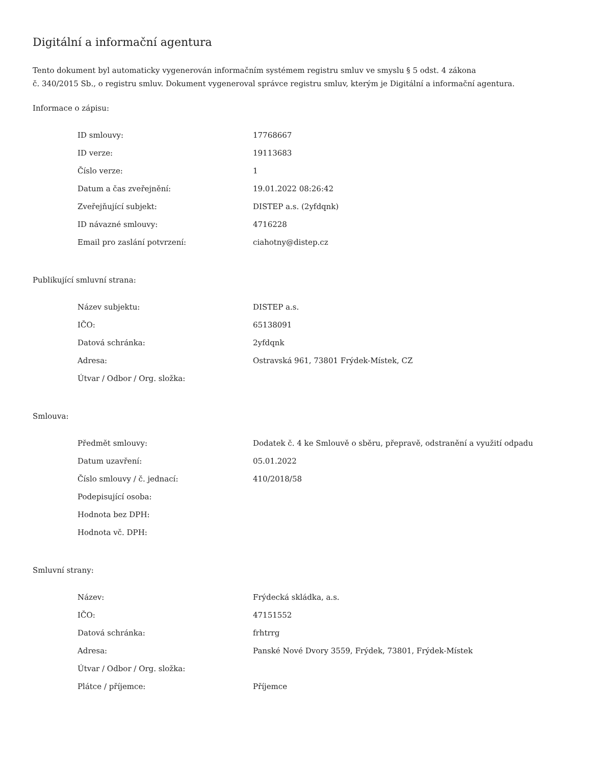Digitální a informační agentura
Tento dokument byl automaticky vygenerován informačním systémem registru smluv ve smyslu § 5 odst. 4 zákona
č. 340/2015 Sb., o registru smluv. Dokument vygeneroval správce registru smluv, kterým je Digitální a informační agentura.
Informace o zápisu:
| ID smlouvy: | 17768667 |
| ID verze: | 19113683 |
| Číslo verze: | 1 |
| Datum a čas zveřejnění: | 19.01.2022 08:26:42 |
| Zveřejňující subjekt: | DISTEP a.s. (2yfdqnk) |
| ID návazné smlouvy: | 4716228 |
| Email pro zaslání potvrzení: | ciahotny@distep.cz |
Publikující smluvní strana:
| Název subjektu: | DISTEP a.s. |
| IČO: | 65138091 |
| Datová schránka: | 2yfdqnk |
| Adresa: | Ostravská 961, 73801 Frýdek-Místek, CZ |
| Útvar / Odbor / Org. složka: | |
Smlouva:
| Předmět smlouvy: | Dodatek č. 4 ke Smlouvě o sběru, přepravě, odstranění a využití odpadu |
| Datum uzavření: | 05.01.2022 |
| Číslo smlouvy / č. jednací: | 410/2018/58 |
| Podepisující osoba: | |
| Hodnota bez DPH: | |
| Hodnota vč. DPH: | |
Smluvní strany:
| Název: | Frýdecká skládka, a.s. |
| IČO: | 47151552 |
| Datová schránka: | frhtrrg |
| Adresa: | Panské Nové Dvory 3559, Frýdek, 73801, Frýdek-Místek |
| Útvar / Odbor / Org. složka: | |
| Plátce / příjemce: | Příjemce |